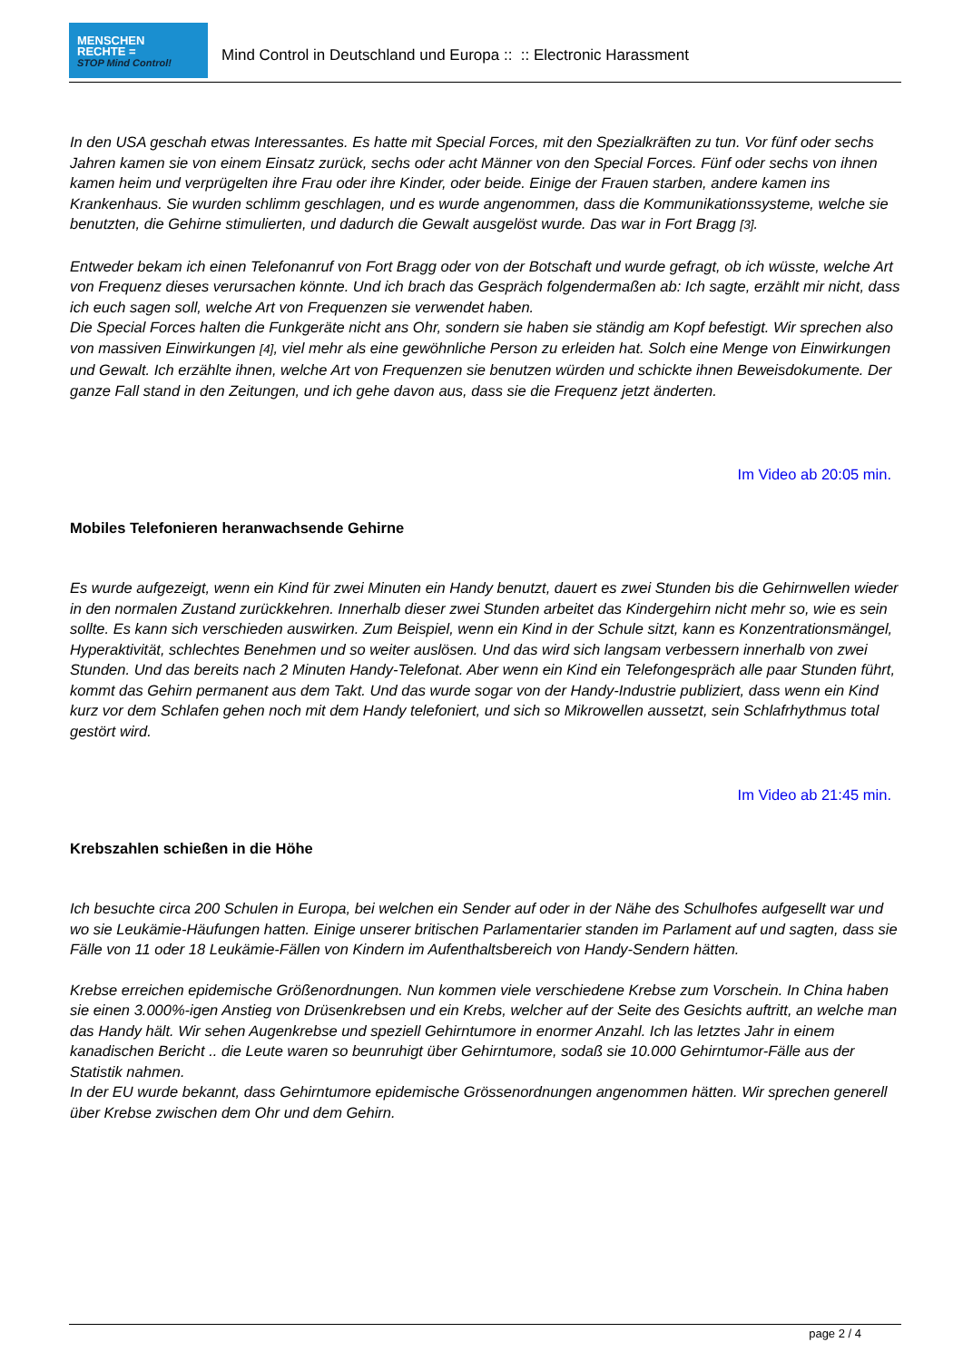MENSCHEN
RECHTE =
STOP Mind Control!
Mind Control in Deutschland und Europa :: :: Electronic Harassment
In den USA geschah etwas Interessantes. Es hatte mit Special Forces, mit den Spezialkräften zu tun. Vor fünf oder sechs Jahren kamen sie von einem Einsatz zurück, sechs oder acht Männer von den Special Forces. Fünf oder sechs von ihnen kamen heim und verprügelten ihre Frau oder ihre Kinder, oder beide. Einige der Frauen starben, andere kamen ins Krankenhaus. Sie wurden schlimm geschlagen, und es wurde angenommen, dass die Kommunikationssysteme, welche sie benutzten, die Gehirne stimulierten, und dadurch die Gewalt ausgelöst wurde. Das war in Fort Bragg [3].
Entweder bekam ich einen Telefonanruf von Fort Bragg oder von der Botschaft und wurde gefragt, ob ich wüsste, welche Art von Frequenz dieses verursachen könnte. Und ich brach das Gespräch folgendermaßen ab: Ich sagte, erzählt mir nicht, dass ich euch sagen soll, welche Art von Frequenzen sie verwendet haben.
Die Special Forces halten die Funkgeräte nicht ans Ohr, sondern sie haben sie ständig am Kopf befestigt. Wir sprechen also von massiven Einwirkungen [4], viel mehr als eine gewöhnliche Person zu erleiden hat. Solch eine Menge von Einwirkungen und Gewalt. Ich erzählte ihnen, welche Art von Frequenzen sie benutzen würden und schickte ihnen Beweisdokumente. Der ganze Fall stand in den Zeitungen, und ich gehe davon aus, dass sie die Frequenz jetzt änderten.
Im Video ab 20:05 min.
Mobiles Telefonieren heranwachsende Gehirne
Es wurde aufgezeigt, wenn ein Kind für zwei Minuten ein Handy benutzt, dauert es zwei Stunden bis die Gehirnwellen wieder in den normalen Zustand zurückkehren. Innerhalb dieser zwei Stunden arbeitet das Kindergehirn nicht mehr so, wie es sein sollte. Es kann sich verschieden auswirken. Zum Beispiel, wenn ein Kind in der Schule sitzt, kann es Konzentrationsmängel, Hyperaktivität, schlechtes Benehmen und so weiter auslösen. Und das wird sich langsam verbessern innerhalb von zwei Stunden. Und das bereits nach 2 Minuten Handy-Telefonat. Aber wenn ein Kind ein Telefongespräch alle paar Stunden führt, kommt das Gehirn permanent aus dem Takt. Und das wurde sogar von der Handy-Industrie publiziert, dass wenn ein Kind kurz vor dem Schlafen gehen noch mit dem Handy telefoniert, und sich so Mikrowellen aussetzt, sein Schlafrhythmus total gestört wird.
Im Video ab 21:45 min.
Krebszahlen schießen in die Höhe
Ich besuchte circa 200 Schulen in Europa, bei welchen ein Sender auf oder in der Nähe des Schulhofes aufgesellt war und wo sie Leukämie-Häufungen hatten. Einige unserer britischen Parlamentarier standen im Parlament auf und sagten, dass sie Fälle von 11 oder 18 Leukämie-Fällen von Kindern im Aufenthaltsbereich von Handy-Sendern hätten.
Krebse erreichen epidemische Größenordnungen. Nun kommen viele verschiedene Krebse zum Vorschein. In China haben sie einen 3.000%-igen Anstieg von Drüsenkrebsen und ein Krebs, welcher auf der Seite des Gesichts auftritt, an welche man das Handy hält. Wir sehen Augenkrebse und speziell Gehirntumore in enormer Anzahl. Ich las letztes Jahr in einem kanadischen Bericht .. die Leute waren so beunruhigt über Gehirntumore, sodaß sie 10.000 Gehirntumor-Fälle aus der Statistik nahmen.
In der EU wurde bekannt, dass Gehirntumore epidemische Grössenordnungen angenommen hätten. Wir sprechen generell über Krebse zwischen dem Ohr und dem Gehirn.
page 2 / 4